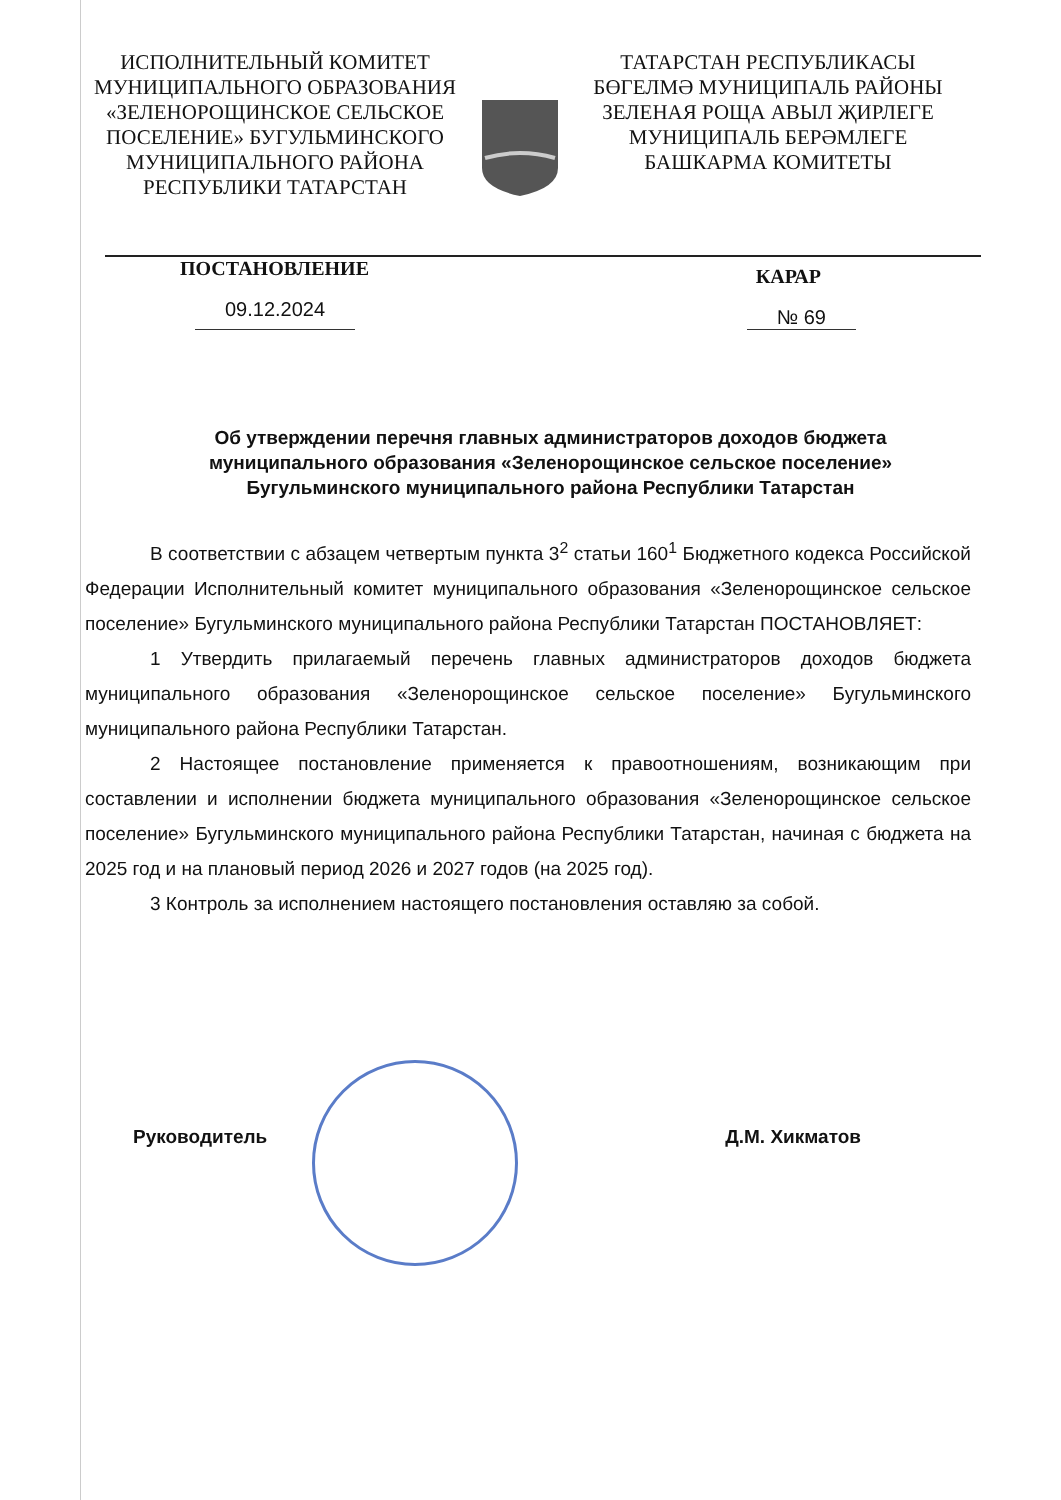ИСПОЛНИТЕЛЬНЫЙ КОМИТЕТ
МУНИЦИПАЛЬНОГО ОБРАЗОВАНИЯ
«ЗЕЛЕНОРОЩИНСКОЕ СЕЛЬСКОЕ
ПОСЕЛЕНИЕ» БУГУЛЬМИНСКОГО
МУНИЦИПАЛЬНОГО РАЙОНА
РЕСПУБЛИКИ ТАТАРСТАН
ТАТАРСТАН РЕСПУБЛИКАСЫ
БӨГЕЛМӘ МУНИЦИПАЛЬ РАЙОНЫ
ЗЕЛЕНАЯ РОЩА АВЫЛ ҖИРЛЕГЕ
МУНИЦИПАЛЬ БЕРӘМЛЕГЕ
БАШКАРМА КОМИТЕТЫ
ПОСТАНОВЛЕНИЕ КАРАР
09.12.2024 № 69
Об утверждении перечня главных администраторов доходов бюджета муниципального образования «Зеленорощинское сельское поселение» Бугульминского муниципального района Республики Татарстан
В соответствии с абзацем четвертым пункта 3<sup>2</sup> статьи 160<sup>1</sup> Бюджетного кодекса Российской Федерации Исполнительный комитет муниципального образования «Зеленорощинское сельское поселение» Бугульминского муниципального района Республики Татарстан ПОСТАНОВЛЯЕТ:
1 Утвердить прилагаемый перечень главных администраторов доходов бюджета муниципального образования «Зеленорощинское сельское поселение» Бугульминского муниципального района Республики Татарстан.
2 Настоящее постановление применяется к правоотношениям, возникающим при составлении и исполнении бюджета муниципального образования «Зеленорощинское сельское поселение» Бугульминского муниципального района Республики Татарстан, начиная с бюджета на 2025 год и на плановый период 2026 и 2027 годов (на 2025 год).
3 Контроль за исполнением настоящего постановления оставляю за собой.
Руководитель Д.М. Хикматов